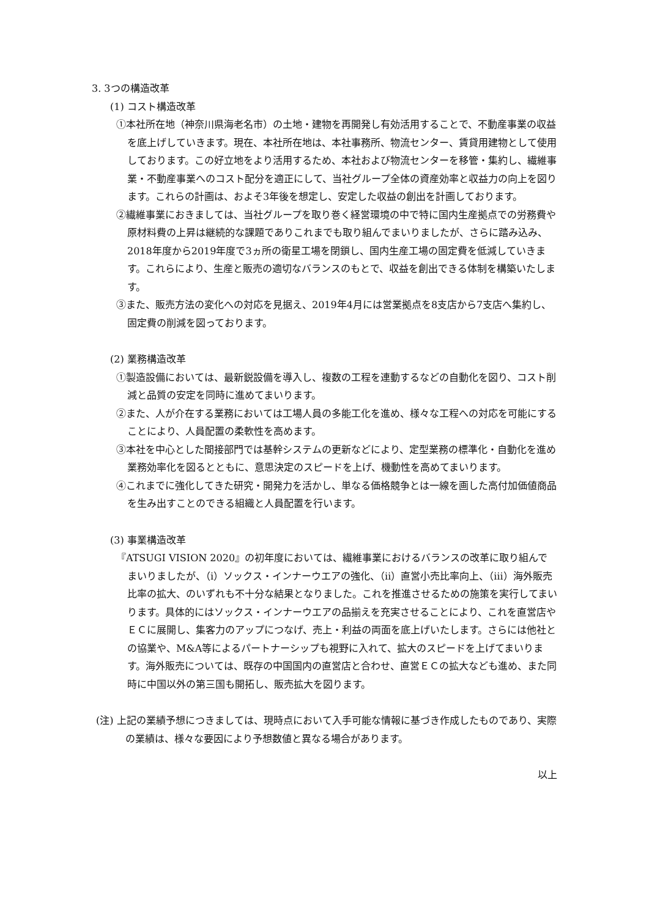3. 3つの構造改革
(1) コスト構造改革
①本社所在地（神奈川県海老名市）の土地・建物を再開発し有効活用することで、不動産事業の収益を底上げしていきます。現在、本社所在地は、本社事務所、物流センター、賃貸用建物として使用しております。この好立地をより活用するため、本社および物流センターを移管・集約し、繊維事業・不動産事業へのコスト配分を適正にして、当社グループ全体の資産効率と収益力の向上を図ります。これらの計画は、およそ3年後を想定し、安定した収益の創出を計画しております。
②繊維事業におきましては、当社グループを取り巻く経営環境の中で特に国内生産拠点での労務費や原材料費の上昇は継続的な課題でありこれまでも取り組んでまいりましたが、さらに踏み込み、2018年度から2019年度で3ヵ所の衛星工場を閉鎖し、国内生産工場の固定費を低減していきます。これらにより、生産と販売の適切なバランスのもとで、収益を創出できる体制を構築いたします。
③また、販売方法の変化への対応を見据え、2019年4月には営業拠点を8支店から7支店へ集約し、固定費の削減を図っております。
(2) 業務構造改革
①製造設備においては、最新鋭設備を導入し、複数の工程を連動するなどの自動化を図り、コスト削減と品質の安定を同時に進めてまいります。
②また、人が介在する業務においては工場人員の多能工化を進め、様々な工程への対応を可能にすることにより、人員配置の柔軟性を高めます。
③本社を中心とした間接部門では基幹システムの更新などにより、定型業務の標準化・自動化を進め業務効率化を図るとともに、意思決定のスピードを上げ、機動性を高めてまいります。
④これまでに強化してきた研究・開発力を活かし、単なる価格競争とは一線を画した高付加価値商品を生み出すことのできる組織と人員配置を行います。
(3) 事業構造改革
『ATSUGI VISION 2020』の初年度においては、繊維事業におけるバランスの改革に取り組んでまいりましたが、（ⅰ）ソックス・インナーウエアの強化、（ⅱ）直営小売比率向上、（ⅲ）海外販売比率の拡大、のいずれも不十分な結果となりました。これを推進させるための施策を実行してまいります。具体的にはソックス・インナーウエアの品揃えを充実させることにより、これを直営店やＥＣに展開し、集客力のアップにつなげ、売上・利益の両面を底上げいたします。さらには他社との協業や、M&A等によるパートナーシップも視野に入れて、拡大のスピードを上げてまいります。海外販売については、既存の中国国内の直営店と合わせ、直営ＥＣの拡大なども進め、また同時に中国以外の第三国も開拓し、販売拡大を図ります。
(注) 上記の業績予想につきましては、現時点において入手可能な情報に基づき作成したものであり、実際の業績は、様々な要因により予想数値と異なる場合があります。
以上